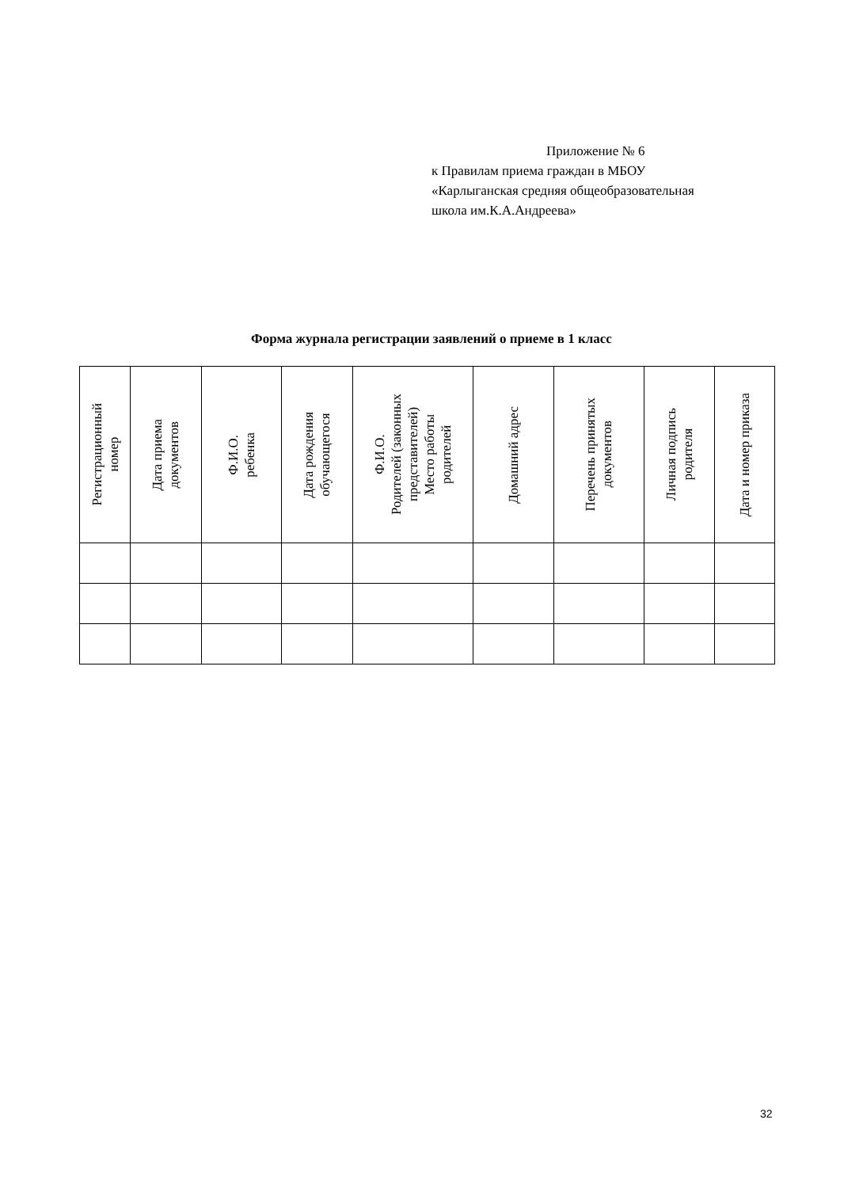Приложение № 6
к Правилам приема граждан в МБОУ
«Карлыганская средняя общеобразовательная
школа им.К.А.Андреева»
Форма журнала регистрации заявлений о приеме в 1 класс
| Регистрационный номер | Дата приема документов | Ф.И.О. ребенка | Дата рождения обучающегося | Ф.И.О. Родителей (законных представителей) Место работы родителей | Домашний адрес | Перечень принятых документов | Личная подпись родителя | Дата и номер приказа |
| --- | --- | --- | --- | --- | --- | --- | --- | --- |
32